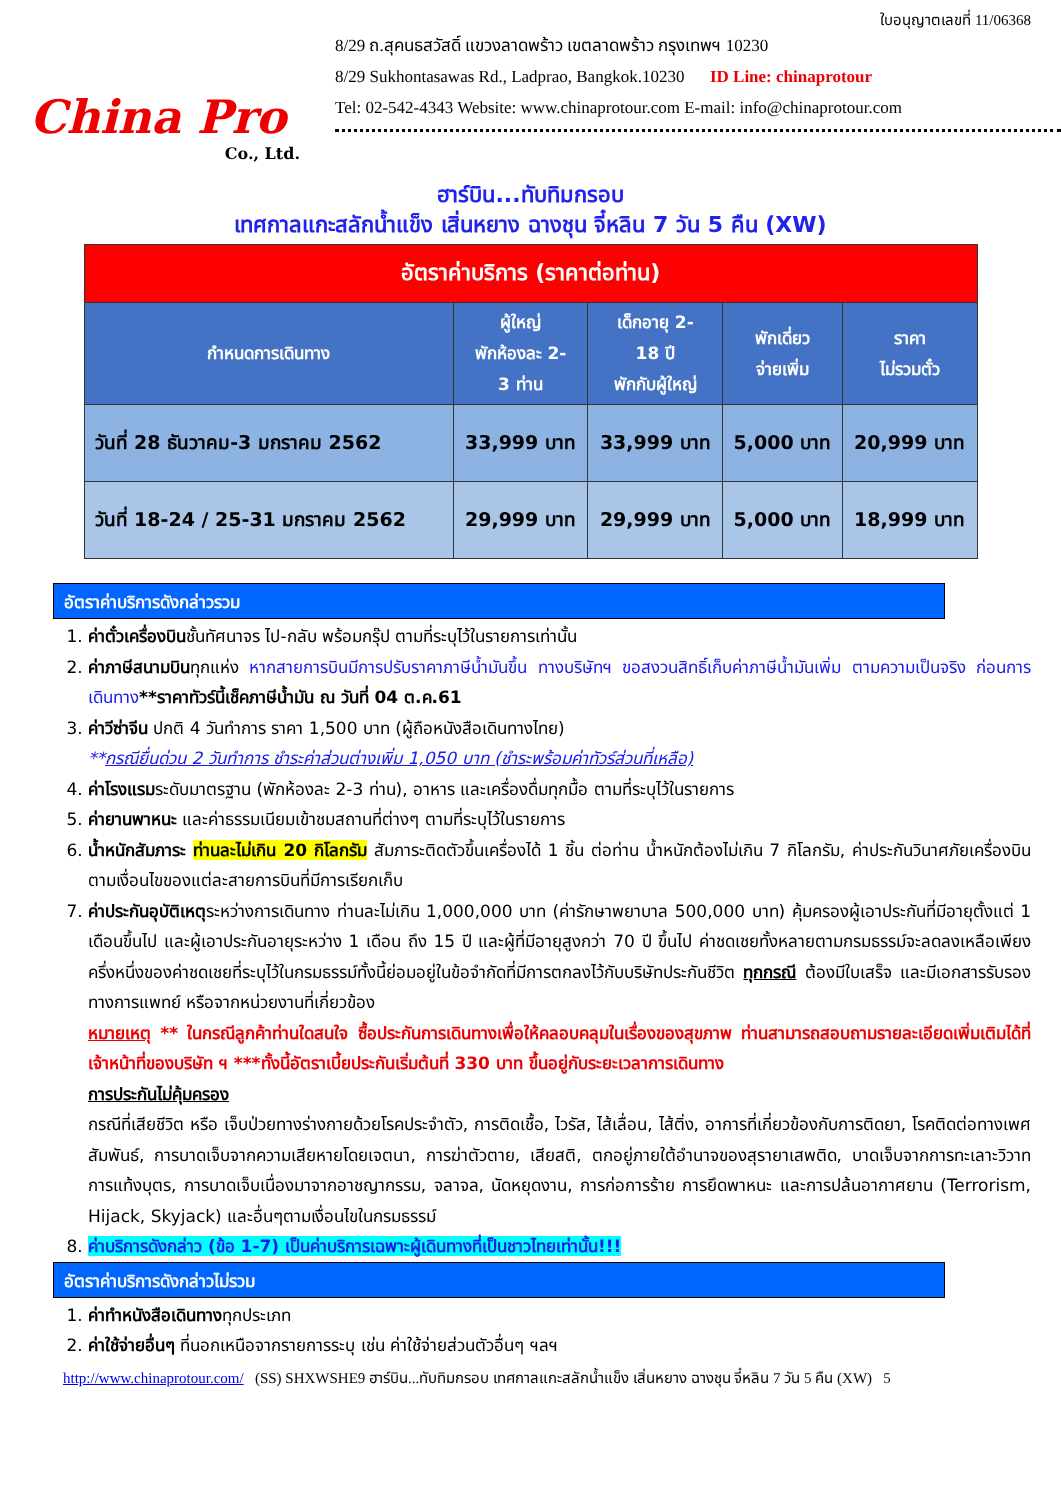China Pro
Co., Ltd.
ใบอนุญาตเลขที่ 11/06368
8/29 ถ.สุคนธสวัสดิ์ แขวงลาดพร้าว เขตลาดพร้าว กรุงเทพฯ 10230
8/29 Sukhontasawas Rd., Ladprao, Bangkok.10230 ID Line: chinaprotour
Tel: 02-542-4343 Website: www.chinaprotour.com E-mail: info@chinaprotour.com
ฮาร์บิน...ทับทิมกรอบ
เทศกาลแกะสลักน้ำแข็ง เสิ่นหยาง ฉางชุน จี๋หลิน 7 วัน 5 คืน (XW)
| อัตราค่าบริการ (ราคาต่อท่าน) | | | | |
| กำหนดการเดินทาง | ผู้ใหญ่ พักห้องละ 2- 3 ท่าน | เด็กอายุ 2- 18 ปี พักกับผู้ใหญ่ | พักเดี่ยว จ่ายเพิ่ม | ราคา ไม่รวมตั๋ว |
| วันที่ 28 ธันวาคม-3 มกราคม 2562 | 33,999 บาท | 33,999 บาท | 5,000 บาท | 20,999 บาท |
| วันที่ 18-24 / 25-31 มกราคม 2562 | 29,999 บาท | 29,999 บาท | 5,000 บาท | 18,999 บาท |
อัตราค่าบริการดังกล่าวรวม
1. ค่าตั๋วเครื่องบินชั้นทัศนาจร ไป-กลับ พร้อมกรุ๊ป ตามที่ระบุไว้ในรายการเท่านั้น
2. ค่าภาษีสนามบินทุกแห่ง หากสายการบินมีการปรับราคาภาษีน้ำมันขึ้น ทางบริษัทฯ ขอสงวนสิทธิ์เก็บค่าภาษีน้ำมันเพิ่ม ตามความเป็นจริง ก่อนการเดินทาง**ราคาทัวร์นี้เช็คภาษีน้ำมัน ณ วันที่ 04 ต.ค.61
3. ค่าวีซ่าจีน ปกติ 4 วันทำการ ราคา 1,500 บาท (ผู้ถือหนังสือเดินทางไทย)
**กรณียื่นด่วน 2 วันทำการ ชำระค่าส่วนต่างเพิ่ม 1,050 บาท (ชำระพร้อมค่าทัวร์ส่วนที่เหลือ)
4. ค่าโรงแรมระดับมาตรฐาน (พักห้องละ 2-3 ท่าน), อาหาร และเครื่องดื่มทุกมื้อ ตามที่ระบุไว้ในรายการ
5. ค่ายานพาหนะ และค่าธรรมเนียมเข้าชมสถานที่ต่างๆ ตามที่ระบุไว้ในรายการ
6. น้ำหนักสัมภาระ ท่านละไม่เกิน 20 กิโลกรัม สัมภาระติดตัวขึ้นเครื่องได้ 1 ชิ้น ต่อท่าน น้ำหนักต้องไม่เกิน 7 กิโลกรัม, ค่าประกันวินาศภัยเครื่องบินตามเงื่อนไขของแต่ละสายการบินที่มีการเรียกเก็บ
7. ค่าประกันอุบัติเหตุระหว่างการเดินทาง ท่านละไม่เกิน 1,000,000 บาท (ค่ารักษาพยาบาล 500,000 บาท) คุ้มครองผู้เอาประกันที่มีอายุตั้งแต่ 1 เดือนขึ้นไป และผู้เอาประกันอายุระหว่าง 1 เดือน ถึง 15 ปี และผู้ที่มีอายุสูงกว่า 70 ปี ขึ้นไป ค่าชดเชยทั้งหลายตามกรมธรรม์จะลดลงเหลือเพียงครึ่งหนึ่งของค่าชดเชยที่ระบุไว้ในกรมธรรม์ทั้งนี้ย่อมอยู่ในข้อจำกัดที่มีการตกลงไว้กับบริษัทประกันชีวิต ทุกกรณี ต้องมีใบเสร็จ และมีเอกสารรับรองทางการแพทย์ หรือจากหน่วยงานที่เกี่ยวข้อง
หมายเหตุ ** ในกรณีลูกค้าท่านใดสนใจ ซื้อประกันการเดินทางเพื่อให้คลอบคลุมในเรื่องของสุขภาพ ท่านสามารถสอบถามรายละเอียดเพิ่มเติมได้ที่เจ้าหน้าที่ของบริษัท ฯ ***ทั้งนี้อัตราเบี้ยประกันเริ่มต้นที่ 330 บาท ขึ้นอยู่กับระยะเวลาการเดินทาง
การประกันไม่คุ้มครอง
กรณีที่เสียชีวิต หรือ เจ็บป่วยทางร่างกายด้วยโรคประจำตัว, การติดเชื้อ, ไวรัส, ไส้เลื่อน, ไส้ติ่ง, อาการที่เกี่ยวข้องกับการติดยา, โรคติดต่อทางเพศสัมพันธ์, การบาดเจ็บจากความเสียหายโดยเจตนา, การฆ่าตัวตาย, เสียสติ, ตกอยู่ภายใต้อำนาจของสุรายาเสพติด, บาดเจ็บจากการทะเลาะวิวาท การแท้งบุตร, การบาดเจ็บเนื่องมาจากอาชญากรรม, จลาจล, นัดหยุดงาน, การก่อการร้าย การยึดพาหนะ และการปล้นอากาศยาน (Terrorism, Hijack, Skyjack) และอื่นๆตามเงื่อนไขในกรมธรรม์
8. ค่าบริการดังกล่าว (ข้อ 1-7) เป็นค่าบริการเฉพาะผู้เดินทางที่เป็นชาวไทยเท่านั้น!!!
อัตราค่าบริการดังกล่าวไม่รวม
1. ค่าทำหนังสือเดินทางทุกประเภท
2. ค่าใช้จ่ายอื่นๆ ที่นอกเหนือจากรายการระบุ เช่น ค่าใช้จ่ายส่วนตัวอื่นๆ ฯลฯ
http://www.chinaprotour.com/ (SS) SHXWSHE9 ฮาร์บิน...ทับทิมกรอบ เทศกาลแกะสลักน้ำแข็ง เสิ่นหยาง ฉางชุน จี๋หลิน 7 วัน 5 คืน (XW) 5